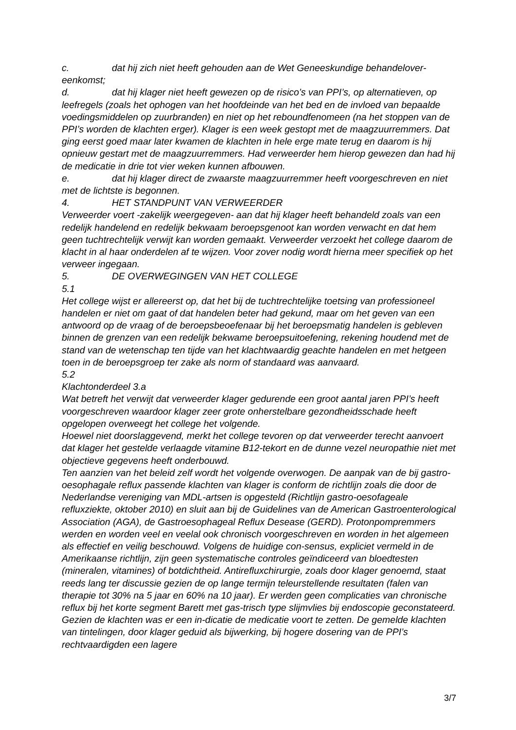c. dat hij zich niet heeft gehouden aan de Wet Geneeskundige behandelover-eenkomst;
d. dat hij klager niet heeft gewezen op de risico’s van PPI’s, op alternatieven, op leefregels (zoals het ophogen van het hoofdeinde van het bed en de invloed van bepaalde voedingsmiddelen op zuurbranden) en niet op het reboundfenomeen (na het stoppen van de PPI’s worden de klachten erger). Klager is een week gestopt met de maagzuurremmers. Dat ging eerst goed maar later kwamen de klachten in hele erge mate terug en daarom is hij opnieuw gestart met de maagzuurremmers. Had verweerder hem hierop gewezen dan had hij de medicatie in drie tot vier weken kunnen afbouwen.
e. dat hij klager direct de zwaarste maagzuurremmer heeft voorgeschreven en niet met de lichtste is begonnen.
4. HET STANDPUNT VAN VERWEERDER
Verweerder voert -zakelijk weergegeven- aan dat hij klager heeft behandeld zoals van een redelijk handelend en redelijk bekwaam beroepsgenoot kan worden verwacht en dat hem geen tuchtrechtelijk verwijt kan worden gemaakt. Verweerder verzoekt het college daarom de klacht in al haar onderdelen af te wijzen. Voor zover nodig wordt hierna meer specifiek op het verweer ingegaan.
5. DE OVERWEGINGEN VAN HET COLLEGE
5.1
Het college wijst er allereerst op, dat het bij de tuchtrechtelijke toetsing van professioneel handelen er niet om gaat of dat handelen beter had gekund, maar om het geven van een antwoord op de vraag of de beroepsbeoefenaar bij het beroepsmatig handelen is gebleven binnen de grenzen van een redelijk bekwame beroepsuitoefening, rekening houdend met de stand van de wetenschap ten tijde van het klachtwaardig geachte handelen en met hetgeen toen in de beroepsgroep ter zake als norm of standaard was aanvaard.
5.2
Klachtonderdeel 3.a
Wat betreft het verwijt dat verweerder klager gedurende een groot aantal jaren PPI’s heeft voorgeschreven waardoor klager zeer grote onherstelbare gezondheidsschade heeft opgelopen overweegt het college het volgende.
Hoewel niet doorslaggevend, merkt het college tevoren op dat verweerder terecht aanvoert dat klager het gestelde verlaagde vitamine B12-tekort en de dunne vezel neuropathie niet met objectieve gegevens heeft onderbouwd.
Ten aanzien van het beleid zelf wordt het volgende overwogen. De aanpak van de bij gastro-oesophagale reflux passende klachten van klager is conform de richtlijn zoals die door de Nederlandse vereniging van MDL-artsen is opgesteld (Richtlijn gastro-oesofageale refluxziekte, oktober 2010) en sluit aan bij de Guidelines van de American Gastroenterological Association (AGA), de Gastroesophageal Reflux Desease (GERD). Protonpompremmers werden en worden veel en veelal ook chronisch voorgeschreven en worden in het algemeen als effectief en veilig beschouwd. Volgens de huidige con-sensus, expliciet vermeld in de Amerikaanse richtlijn, zijn geen systematische controles geïndiceerd van bloedtesten (mineralen, vitamines) of botdichtheid. Antirefluxchirurgie, zoals door klager genoemd, staat reeds lang ter discussie gezien de op lange termijn teleurstellende resultaten (falen van therapie tot 30% na 5 jaar en 60% na 10 jaar). Er werden geen complicaties van chronische reflux bij het korte segment Barett met gas-trisch type slijmvlies bij endoscopie geconstateerd. Gezien de klachten was er een in-dicatie de medicatie voort te zetten. De gemelde klachten van tintelingen, door klager geduid als bijwerking, bij hogere dosering van de PPI’s rechtvaardigden een lagere
3/7